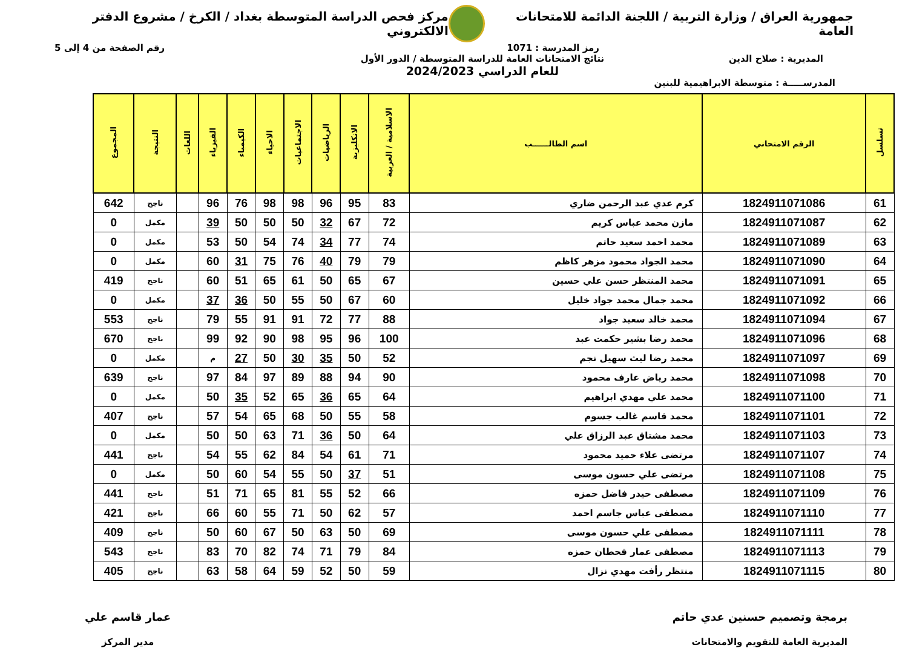جمهورية العراق / وزارة التربية / اللجنة الدائمة للامتحانات العامة
مركز فحص الدراسة المتوسطة بغداد / الكرخ / مشروع الدفتر الالكتروني
رمز المدرسة : 1071 رقم الصفحة من 4 إلى 5
المديرية : صلاح الدين نتائج الامتحانات العامة للدراسة المتوسطة / الدور الأول
للعام الدراسي 2024/2023
المدرســـــة : متوسطة الابراهيمية للبنين
| تسلسل | الرقم الامتحاني | اسم الطالــــــب | الاسلامية / العربية | الانكليزية | الرياضيات | الاجتماعيات | الاحياء | الكيمياء | الفيزياء | اللغات | النتيجة | المجموع |
| --- | --- | --- | --- | --- | --- | --- | --- | --- | --- | --- | --- | --- |
| 61 | 1824911071086 | كرم عدي عبد الرحمن ضاري | 83 | 95 | 96 | 98 | 98 | 76 | 96 | | ناجح | 642 |
| 62 | 1824911071087 | مازن محمد عباس كريم | 72 | 67 | 32 | 50 | 50 | 50 | 39 | | مكمل | 0 |
| 63 | 1824911071089 | محمد احمد سعيد حاتم | 74 | 77 | 34 | 74 | 54 | 50 | 53 | | مكمل | 0 |
| 64 | 1824911071090 | محمد الجواد محمود مزهر كاظم | 79 | 79 | 40 | 76 | 75 | 31 | 60 | | مكمل | 0 |
| 65 | 1824911071091 | محمد المنتظر حسن علي حسين | 67 | 65 | 50 | 61 | 65 | 51 | 60 | | ناجح | 419 |
| 66 | 1824911071092 | محمد جمال محمد جواد خليل | 60 | 67 | 50 | 55 | 50 | 36 | 37 | | مكمل | 0 |
| 67 | 1824911071094 | محمد خالد سعيد جواد | 88 | 77 | 72 | 91 | 91 | 55 | 79 | | ناجح | 553 |
| 68 | 1824911071096 | محمد رضا بشير حكمت عبد | 100 | 96 | 95 | 98 | 90 | 92 | 99 | | ناجح | 670 |
| 69 | 1824911071097 | محمد رضا ليث سهيل نجم | 52 | 50 | 35 | 30 | 50 | 27 | م | | مكمل | 0 |
| 70 | 1824911071098 | محمد رياض عارف محمود | 90 | 94 | 88 | 89 | 97 | 84 | 97 | | ناجح | 639 |
| 71 | 1824911071100 | محمد علي مهدي ابراهيم | 64 | 65 | 36 | 65 | 52 | 35 | 50 | | مكمل | 0 |
| 72 | 1824911071101 | محمد قاسم غالب جسوم | 58 | 55 | 50 | 68 | 65 | 54 | 57 | | ناجح | 407 |
| 73 | 1824911071103 | محمد مشتاق عبد الرزاق علي | 64 | 50 | 36 | 71 | 63 | 50 | 50 | | مكمل | 0 |
| 74 | 1824911071107 | مرتضى علاء حميد محمود | 71 | 61 | 54 | 84 | 62 | 55 | 54 | | ناجح | 441 |
| 75 | 1824911071108 | مرتضى علي حسون موسى | 51 | 37 | 50 | 55 | 54 | 60 | 50 | | مكمل | 0 |
| 76 | 1824911071109 | مصطفى حيدر فاضل حمزه | 66 | 52 | 55 | 81 | 65 | 71 | 51 | | ناجح | 441 |
| 77 | 1824911071110 | مصطفى عباس جاسم احمد | 57 | 62 | 50 | 71 | 55 | 60 | 66 | | ناجح | 421 |
| 78 | 1824911071111 | مصطفى علي حسون موسى | 69 | 50 | 63 | 50 | 67 | 60 | 50 | | ناجح | 409 |
| 79 | 1824911071113 | مصطفى عمار قحطان حمزه | 84 | 79 | 71 | 74 | 82 | 70 | 83 | | ناجح | 543 |
| 80 | 1824911071115 | منتظر رأفت مهدي نزال | 59 | 50 | 52 | 59 | 64 | 58 | 63 | | ناجح | 405 |
برمجة وتصميم حسنين عدي حاتم
المديرية العامة للتقويم والامتحانات
عمار قاسم علي
مدير المركز